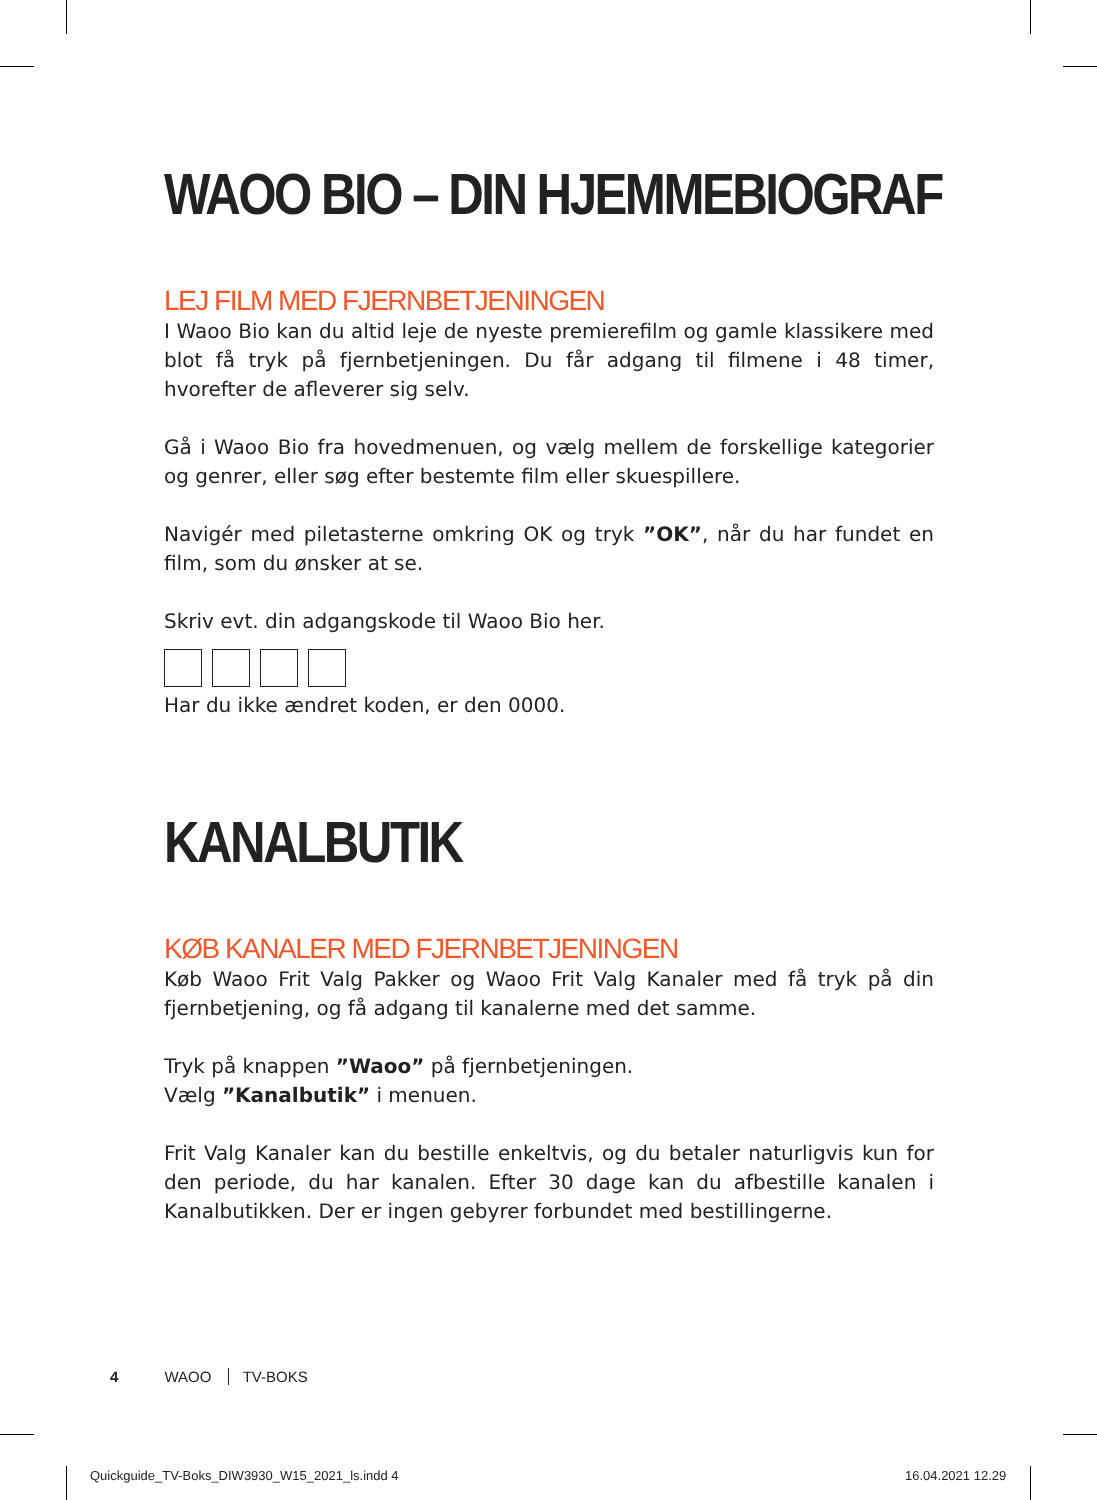WAOO BIO – DIN HJEMMEBIOGRAF
LEJ FILM MED FJERNBETJENINGEN
I Waoo Bio kan du altid leje de nyeste premierefilm og gamle klassikere med blot få tryk på fjernbetjeningen. Du får adgang til filmene i 48 timer, hvorefter de afleverer sig selv.
Gå i Waoo Bio fra hovedmenuen, og vælg mellem de forskellige kategorier og genrer, eller søg efter bestemte film eller skuespillere.
Navigér med piletasterne omkring OK og tryk ”OK”, når du har fundet en film, som du ønsker at se.
Skriv evt. din adgangskode til Waoo Bio her.
Har du ikke ændret koden, er den 0000.
KANALBUTIK
KØB KANALER MED FJERNBETJENINGEN
Køb Waoo Frit Valg Pakker og Waoo Frit Valg Kanaler med få tryk på din fjernbetjening, og få adgang til kanalerne med det samme.
Tryk på knappen ”Waoo” på fjernbetjeningen.
Vælg ”Kanalbutik” i menuen.
Frit Valg Kanaler kan du bestille enkeltvis, og du betaler naturligvis kun for den periode, du har kanalen. Efter 30 dage kan du afbestille kanalen i Kanalbutikken. Der er ingen gebyrer forbundet med bestillingerne.
4 WAOO TV-BOKS
Quickguide_TV-Boks_DIW3930_W15_2021_ls.indd 4
16.04.2021 12.29